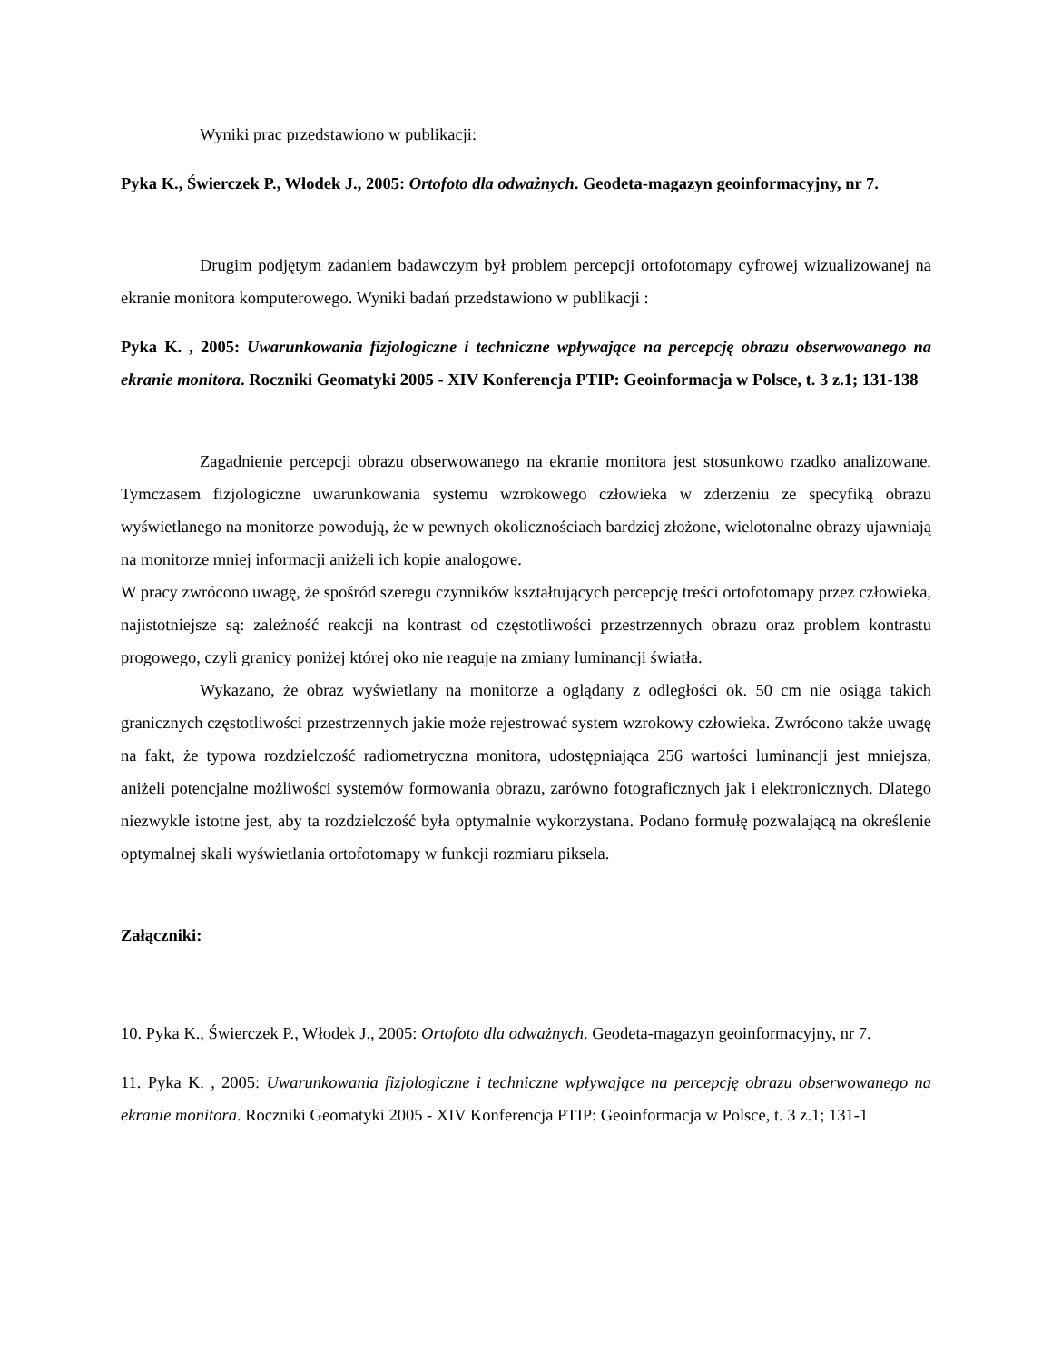Wyniki prac przedstawiono w publikacji:
Pyka K., Świerczek P., Włodek J., 2005: Ortofoto dla odważnych. Geodeta-magazyn geoinformacyjny, nr 7.
Drugim podjętym zadaniem badawczym był problem percepcji ortofotomapy cyfrowej wizualizowanej na ekranie monitora komputerowego. Wyniki badań przedstawiono w publikacji :
Pyka K. , 2005: Uwarunkowania fizjologiczne i techniczne wpływające na percepcję obrazu obserwowanego na ekranie monitora. Roczniki Geomatyki 2005 - XIV Konferencja PTIP: Geoinformacja w Polsce, t. 3 z.1; 131-138
Zagadnienie percepcji obrazu obserwowanego na ekranie monitora jest stosunkowo rzadko analizowane. Tymczasem fizjologiczne uwarunkowania systemu wzrokowego człowieka w zderzeniu ze specyfiką obrazu wyświetlanego na monitorze powodują, że w pewnych okolicznościach bardziej złożone, wielotonalne obrazy ujawniają na monitorze mniej informacji aniżeli ich kopie analogowe.
W pracy zwrócono uwagę, że spośród szeregu czynników kształtujących percepcję treści ortofotomapy przez człowieka, najistotniejsze są: zależność reakcji na kontrast od częstotliwości przestrzennych obrazu oraz problem kontrastu progowego, czyli granicy poniżej której oko nie reaguje na zmiany luminancji światła.
Wykazano, że obraz wyświetlany na monitorze a oglądany z odległości ok. 50 cm nie osiąga takich granicznych częstotliwości przestrzennych jakie może rejestrować system wzrokowy człowieka. Zwrócono także uwagę na fakt, że typowa rozdzielczość radiometryczna monitora, udostępniająca 256 wartości luminancji jest mniejsza, aniżeli potencjalne możliwości systemów formowania obrazu, zarówno fotograficznych jak i elektronicznych. Dlatego niezwykle istotne jest, aby ta rozdzielczość była optymalnie wykorzystana. Podano formułę pozwalającą na określenie optymalnej skali wyświetlania ortofotomapy w funkcji rozmiaru piksela.
Załączniki:
10. Pyka K., Świerczek P., Włodek J., 2005: Ortofoto dla odważnych. Geodeta-magazyn geoinformacyjny, nr 7.
11. Pyka K. , 2005: Uwarunkowania fizjologiczne i techniczne wpływające na percepcję obrazu obserwowanego na ekranie monitora. Roczniki Geomatyki 2005 - XIV Konferencja PTIP: Geoinformacja w Polsce, t. 3 z.1; 131-1